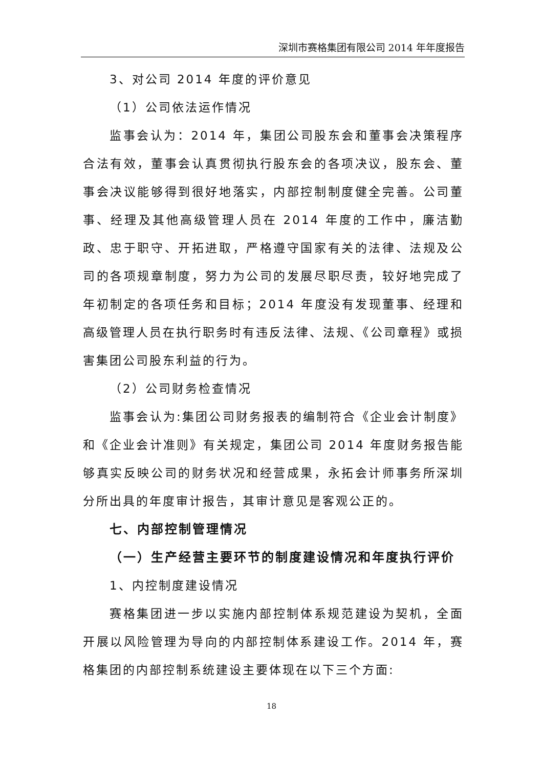深圳市赛格集团有限公司 2014 年年度报告
3、对公司 2014 年度的评价意见
（1）公司依法运作情况
监事会认为：2014 年，集团公司股东会和董事会决策程序合法有效，董事会认真贯彻执行股东会的各项决议，股东会、董事会决议能够得到很好地落实，内部控制制度健全完善。公司董事、经理及其他高级管理人员在 2014 年度的工作中，廉洁勤政、忠于职守、开拓进取，严格遵守国家有关的法律、法规及公司的各项规章制度，努力为公司的发展尽职尽责，较好地完成了年初制定的各项任务和目标；2014 年度没有发现董事、经理和高级管理人员在执行职务时有违反法律、法规、《公司章程》或损害集团公司股东利益的行为。
（2）公司财务检查情况
监事会认为:集团公司财务报表的编制符合《企业会计制度》和《企业会计准则》有关规定，集团公司 2014 年度财务报告能够真实反映公司的财务状况和经营成果，永拓会计师事务所深圳分所出具的年度审计报告，其审计意见是客观公正的。
七、内部控制管理情况
（一）生产经营主要环节的制度建设情况和年度执行评价
1、内控制度建设情况
赛格集团进一步以实施内部控制体系规范建设为契机，全面开展以风险管理为导向的内部控制体系建设工作。2014 年，赛格集团的内部控制系统建设主要体现在以下三个方面:
18